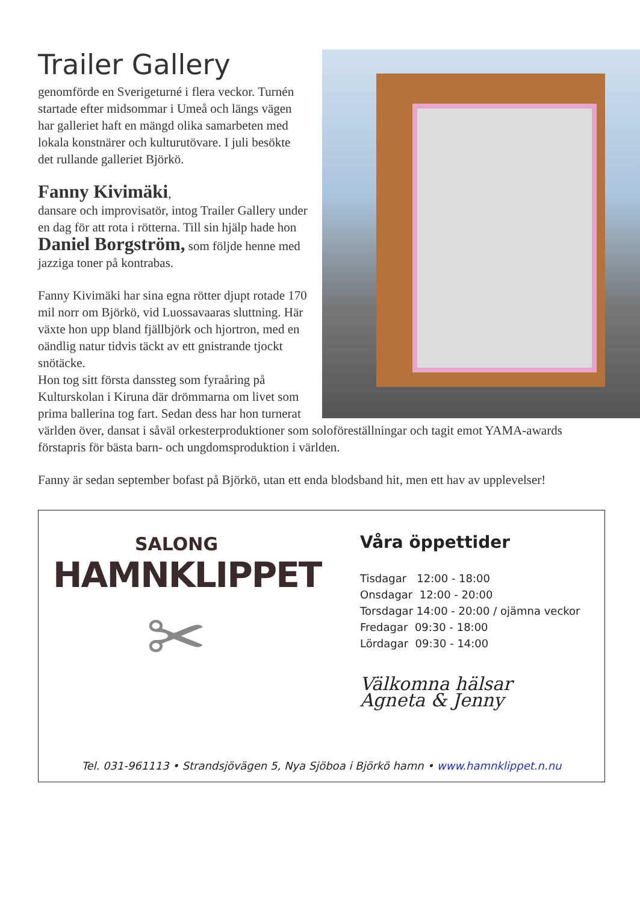Trailer Gallery
genomförde en Sverigeturné i flera veckor. Turnén startade efter midsommar i Umeå och längs vägen har galleriet haft en mängd olika samarbeten med lokala konstnärer och kulturutövare. I juli besökte det rullande galleriet Björkö.
Fanny Kivimäki,
dansare och improvisatör, intog Trailer Gallery under en dag för att rota i rötterna. Till sin hjälp hade hon Daniel Borgström, som följde henne med jazziga toner på kontrabas.
Fanny Kivimäki har sina egna rötter djupt rotade 170 mil norr om Björkö, vid Luossavaaras sluttning. Här växte hon upp bland fjällbjörk och hjortron, med en oändlig natur tidvis täckt av ett gnistrande tjockt snötäcke.
Hon tog sitt första danssteg som fyraåring på Kulturskolan i Kiruna där drömmarna om livet som prima ballerina tog fart. Sedan dess har hon turnerat världen över, dansat i såväl orkesterproduktioner som soloföreställningar och tagit emot YAMA-awards förstapris för bästa barn- och ungdomsproduktion i världen.
Fanny är sedan september bofast på Björkö, utan ett enda blodsband hit, men ett hav av upplevelser!
SALONG
HAMNKLIPPET
✂
Våra öppettider
Tisdagar 12:00 - 18:00
Onsdagar 12:00 - 20:00
Torsdagar 14:00 - 20:00 / ojämna veckor
Fredagar 09:30 - 18:00
Lördagar 09:30 - 14:00
Välkomna hälsar
Agneta & Jenny
Tel. 031-961113 • Strandsjövägen 5, Nya Sjöboa i Björkö hamn • www.hamnklippet.n.nu